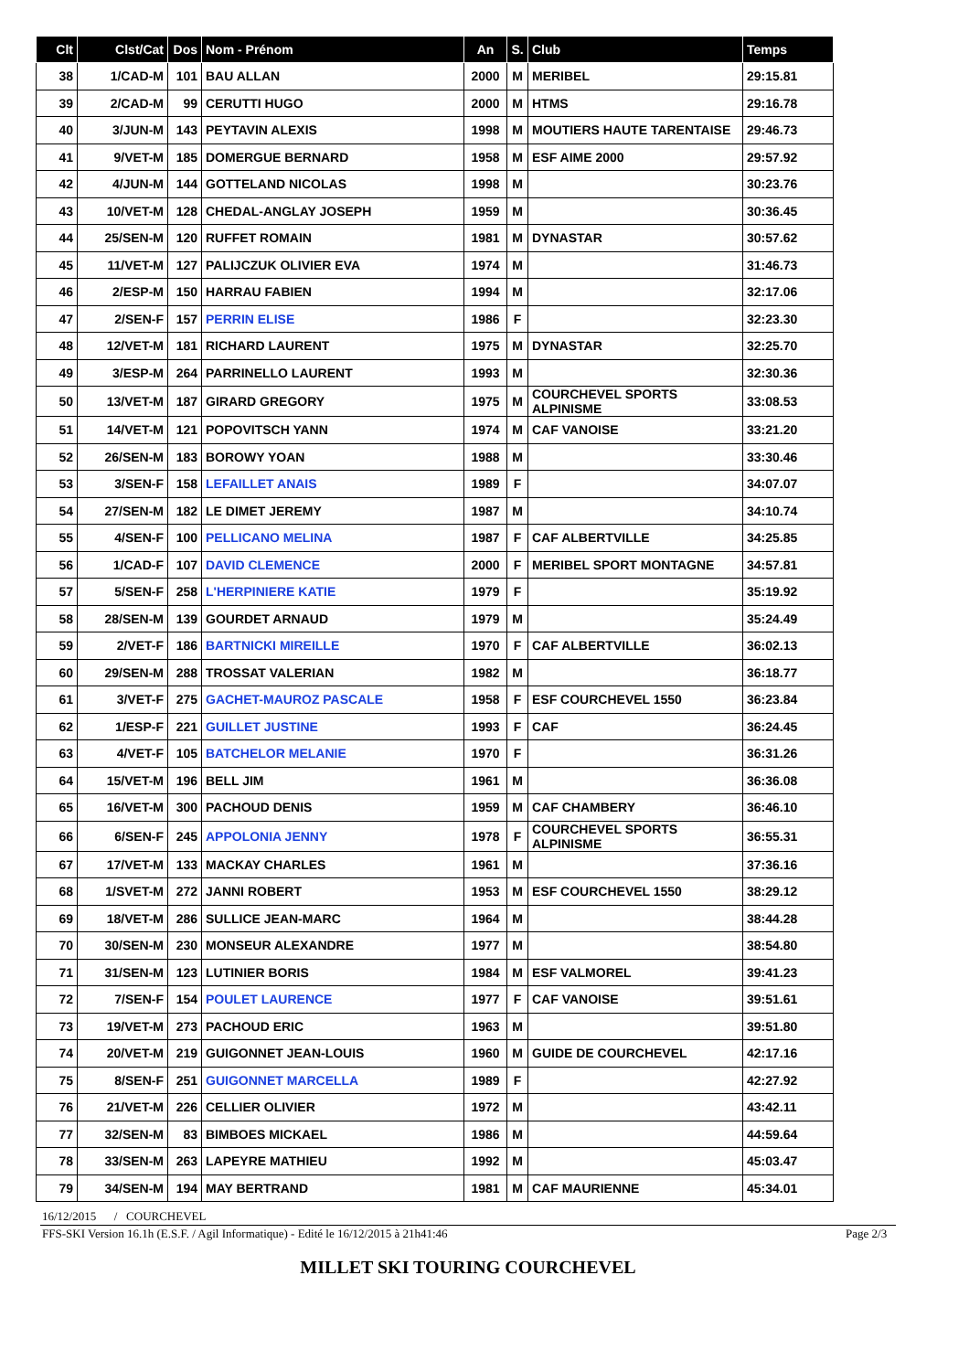| Clt | Clst/Cat | Dos | Nom - Prénom | An | S. | Club | Temps |
| --- | --- | --- | --- | --- | --- | --- | --- |
| 38 | 1/CAD-M | 101 | BAU ALLAN | 2000 | M | MERIBEL | 29:15.81 |
| 39 | 2/CAD-M | 99 | CERUTTI HUGO | 2000 | M | HTMS | 29:16.78 |
| 40 | 3/JUN-M | 143 | PEYTAVIN ALEXIS | 1998 | M | MOUTIERS HAUTE TARENTAISE | 29:46.73 |
| 41 | 9/VET-M | 185 | DOMERGUE BERNARD | 1958 | M | ESF AIME 2000 | 29:57.92 |
| 42 | 4/JUN-M | 144 | GOTTELAND NICOLAS | 1998 | M | | 30:23.76 |
| 43 | 10/VET-M | 128 | CHEDAL-ANGLAY JOSEPH | 1959 | M | | 30:36.45 |
| 44 | 25/SEN-M | 120 | RUFFET ROMAIN | 1981 | M | DYNASTAR | 30:57.62 |
| 45 | 11/VET-M | 127 | PALIJCZUK OLIVIER EVA | 1974 | M | | 31:46.73 |
| 46 | 2/ESP-M | 150 | HARRAU FABIEN | 1994 | M | | 32:17.06 |
| 47 | 2/SEN-F | 157 | PERRIN ELISE | 1986 | F | | 32:23.30 |
| 48 | 12/VET-M | 181 | RICHARD LAURENT | 1975 | M | DYNASTAR | 32:25.70 |
| 49 | 3/ESP-M | 264 | PARRINELLO LAURENT | 1993 | M | | 32:30.36 |
| 50 | 13/VET-M | 187 | GIRARD GREGORY | 1975 | M | COURCHEVEL SPORTS ALPINISME | 33:08.53 |
| 51 | 14/VET-M | 121 | POPOVITSCH YANN | 1974 | M | CAF VANOISE | 33:21.20 |
| 52 | 26/SEN-M | 183 | BOROWY YOAN | 1988 | M | | 33:30.46 |
| 53 | 3/SEN-F | 158 | LEFAILLET ANAIS | 1989 | F | | 34:07.07 |
| 54 | 27/SEN-M | 182 | LE DIMET JEREMY | 1987 | M | | 34:10.74 |
| 55 | 4/SEN-F | 100 | PELLICANO MELINA | 1987 | F | CAF ALBERTVILLE | 34:25.85 |
| 56 | 1/CAD-F | 107 | DAVID CLEMENCE | 2000 | F | MERIBEL SPORT MONTAGNE | 34:57.81 |
| 57 | 5/SEN-F | 258 | L'HERPINIERE KATIE | 1979 | F | | 35:19.92 |
| 58 | 28/SEN-M | 139 | GOURDET ARNAUD | 1979 | M | | 35:24.49 |
| 59 | 2/VET-F | 186 | BARTNICKI MIREILLE | 1970 | F | CAF ALBERTVILLE | 36:02.13 |
| 60 | 29/SEN-M | 288 | TROSSAT VALERIAN | 1982 | M | | 36:18.77 |
| 61 | 3/VET-F | 275 | GACHET-MAUROZ PASCALE | 1958 | F | ESF COURCHEVEL 1550 | 36:23.84 |
| 62 | 1/ESP-F | 221 | GUILLET JUSTINE | 1993 | F | CAF | 36:24.45 |
| 63 | 4/VET-F | 105 | BATCHELOR MELANIE | 1970 | F | | 36:31.26 |
| 64 | 15/VET-M | 196 | BELL JIM | 1961 | M | | 36:36.08 |
| 65 | 16/VET-M | 300 | PACHOUD DENIS | 1959 | M | CAF CHAMBERY | 36:46.10 |
| 66 | 6/SEN-F | 245 | APPOLONIA JENNY | 1978 | F | COURCHEVEL SPORTS ALPINISME | 36:55.31 |
| 67 | 17/VET-M | 133 | MACKAY CHARLES | 1961 | M | | 37:36.16 |
| 68 | 1/SVET-M | 272 | JANNI ROBERT | 1953 | M | ESF COURCHEVEL 1550 | 38:29.12 |
| 69 | 18/VET-M | 286 | SULLICE JEAN-MARC | 1964 | M | | 38:44.28 |
| 70 | 30/SEN-M | 230 | MONSEUR ALEXANDRE | 1977 | M | | 38:54.80 |
| 71 | 31/SEN-M | 123 | LUTINIER BORIS | 1984 | M | ESF VALMOREL | 39:41.23 |
| 72 | 7/SEN-F | 154 | POULET LAURENCE | 1977 | F | CAF VANOISE | 39:51.61 |
| 73 | 19/VET-M | 273 | PACHOUD ERIC | 1963 | M | | 39:51.80 |
| 74 | 20/VET-M | 219 | GUIGONNET JEAN-LOUIS | 1960 | M | GUIDE DE COURCHEVEL | 42:17.16 |
| 75 | 8/SEN-F | 251 | GUIGONNET MARCELLA | 1989 | F | | 42:27.92 |
| 76 | 21/VET-M | 226 | CELLIER OLIVIER | 1972 | M | | 43:42.11 |
| 77 | 32/SEN-M | 83 | BIMBOES MICKAEL | 1986 | M | | 44:59.64 |
| 78 | 33/SEN-M | 263 | LAPEYRE MATHIEU | 1992 | M | | 45:03.47 |
| 79 | 34/SEN-M | 194 | MAY BERTRAND | 1981 | M | CAF MAURIENNE | 45:34.01 |
16/12/2015 / COURCHEVEL
FFS-SKI Version 16.1h (E.S.F. / Agil Informatique) - Edité le 16/12/2015 à 21h41:46
Page 2/3
MILLET SKI TOURING COURCHEVEL